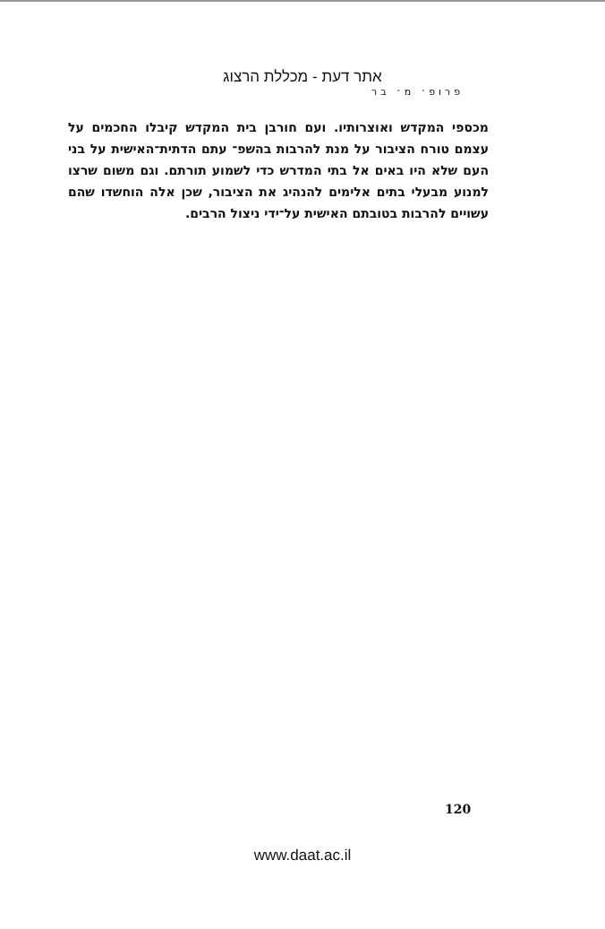אתר דעת - מכללת הרצוג
פרופ׳ מ׳ בר
מכספי המקדש ואוצרותיו. ועם חורבן בית המקדש קיבלו החכמים על עצמם טורח הציבור על מנת להרבות בהשפ־ עתם הדתית־האישית על בני העם שלא היו באים אל בתי המדרש כדי לשמוע תורתם. וגם משום שרצו למנוע מבעלי בתים אלימים להנהיג את הציבור, שכן אלה הוחשדו שהם עשויים להרבות בטובתם האישית על־ידי ניצול הרבים.
120
www.daat.ac.il